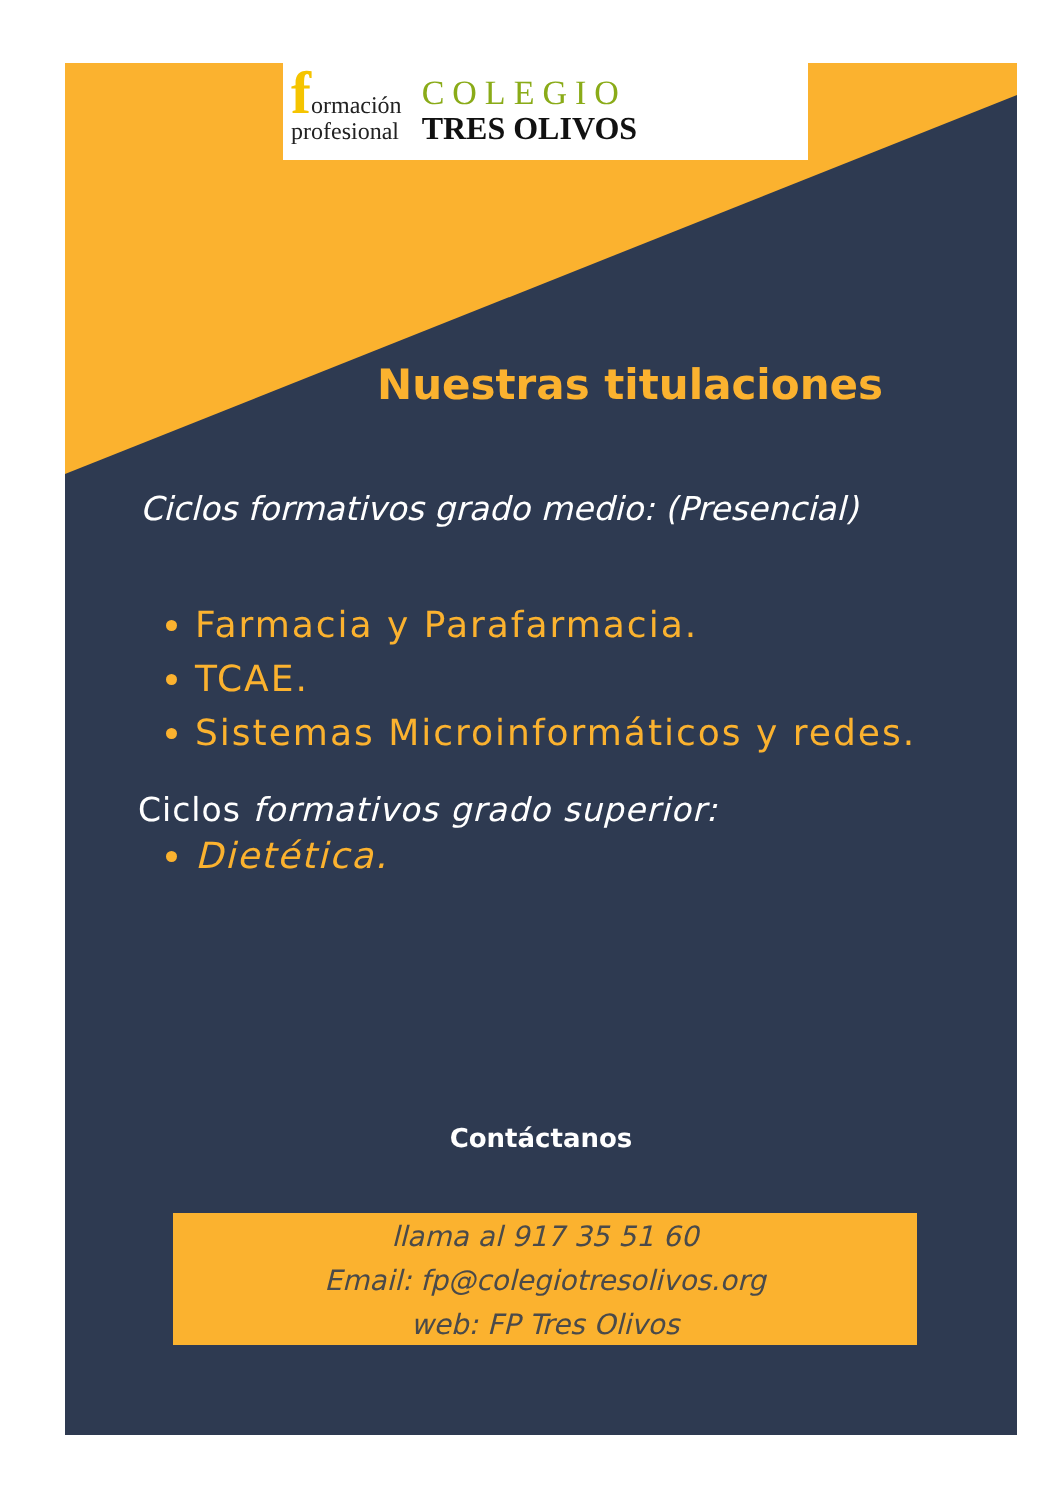formación
profesional
COLEGIO
TRES OLIVOS
Nuestras titulaciones
Ciclos formativos grado medio: (Presencial)
Farmacia y Parafarmacia.
TCAE.
Sistemas Microinformáticos y redes.
Ciclos formativos grado superior:
Dietética.
Contáctanos
llama al 917 35 51 60
Email: fp@colegiotresolivos.org
web: FP Tres Olivos